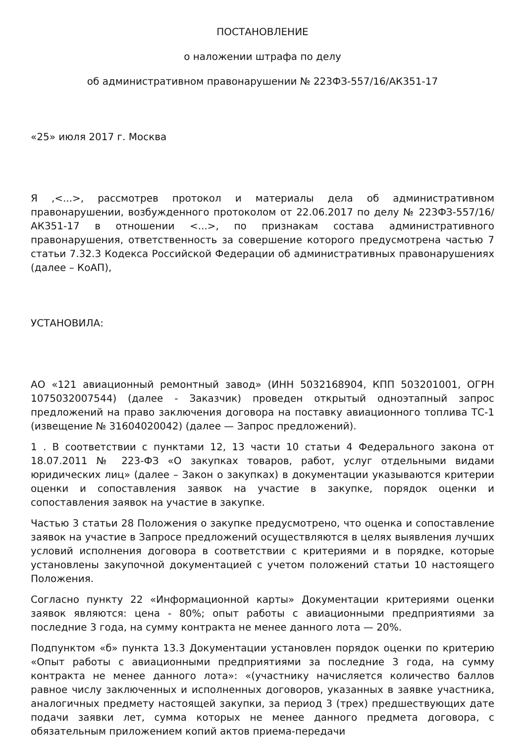ПОСТАНОВЛЕНИЕ
о наложении штрафа по делу
об административном правонарушении № 223ФЗ-557/16/АК351-17
«25» июля 2017 г. Москва
Я ,<...>, рассмотрев протокол и материалы дела об административном правонарушении, возбужденного протоколом от 22.06.2017 по делу № 223ФЗ-557/16/АК351-17 в отношении <...>, по признакам состава административного правонарушения, ответственность за совершение которого предусмотрена частью 7 статьи 7.32.3 Кодекса Российской Федерации об административных правонарушениях (далее – КоАП),
УСТАНОВИЛА:
АО «121 авиационный ремонтный завод» (ИНН 5032168904, КПП 503201001, ОГРН 1075032007544) (далее - Заказчик) проведен открытый одноэтапный запрос предложений на право заключения договора на поставку авиационного топлива ТС-1 (извещение № 31604020042) (далее — Запрос предложений).
1 . В соответствии с пунктами 12, 13 части 10 статьи 4 Федерального закона от 18.07.2011 № 223-ФЗ «О закупках товаров, работ, услуг отдельными видами юридических лиц» (далее – Закон о закупках) в документации указываются критерии оценки и сопоставления заявок на участие в закупке, порядок оценки и сопоставления заявок на участие в закупке.
Частью 3 статьи 28 Положения о закупке предусмотрено, что оценка и сопоставление заявок на участие в Запросе предложений осуществляются в целях выявления лучших условий исполнения договора в соответствии с критериями и в порядке, которые установлены закупочной документацией с учетом положений статьи 10 настоящего Положения.
Согласно пункту 22 «Информационной карты» Документации критериями оценки заявок являются: цена - 80%; опыт работы с авиационными предприятиями за последние 3 года, на сумму контракта не менее данного лота — 20%.
Подпунктом «б» пункта 13.3 Документации установлен порядок оценки по критерию «Опыт работы с авиационными предприятиями за последние 3 года, на сумму контракта не менее данного лота»: «(участнику начисляется количество баллов равное числу заключенных и исполненных договоров, указанных в заявке участника, аналогичных предмету настоящей закупки, за период 3 (трех) предшествующих дате подачи заявки лет, сумма которых не менее данного предмета договора, с обязательным приложением копий актов приема-передачи